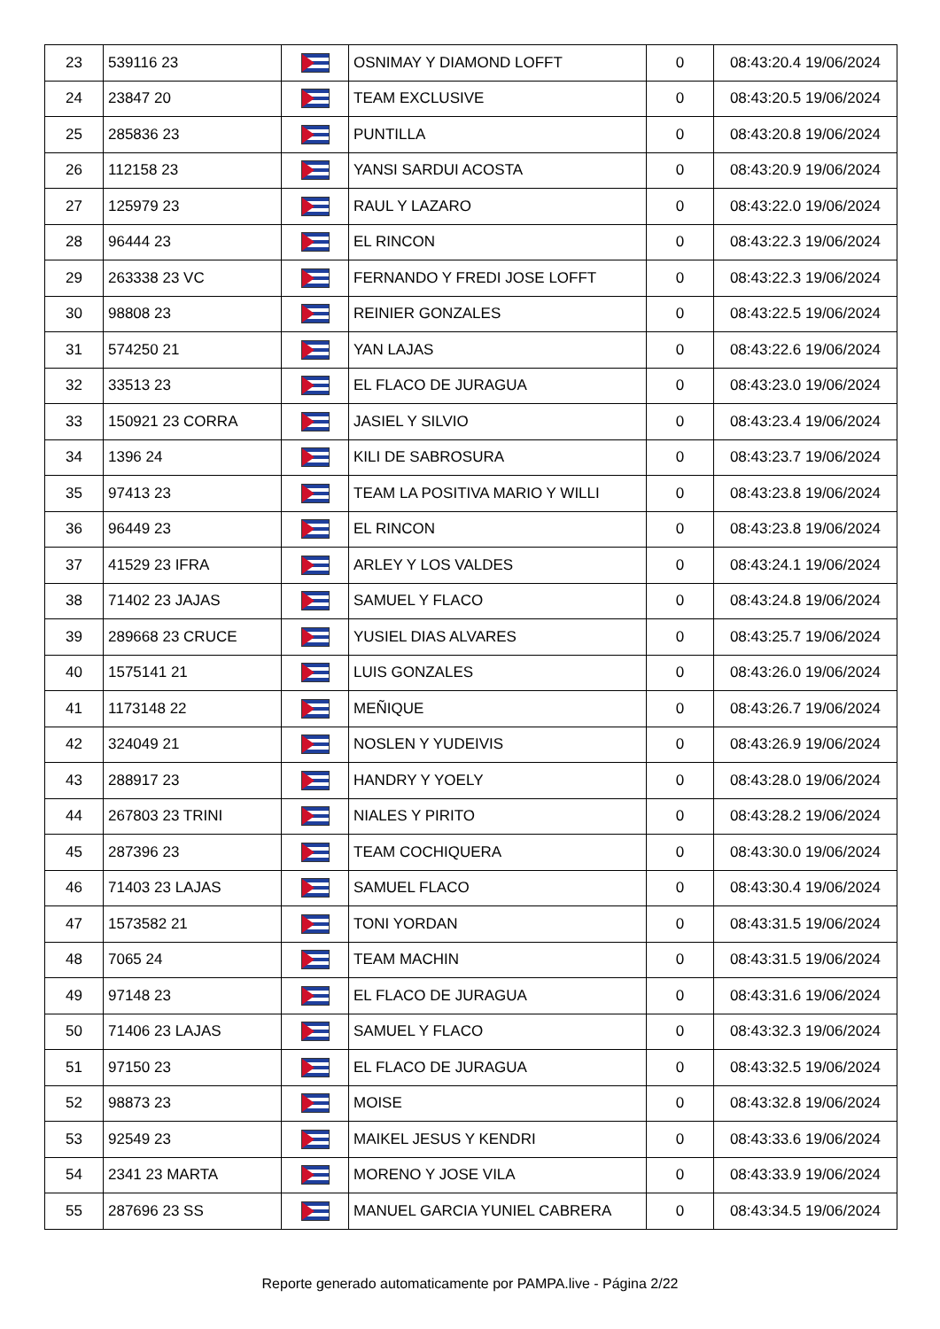| 23 | 539116 23 | | OSNIMAY Y DIAMOND LOFFT | 0 | 08:43:20.4 19/06/2024 |
| 24 | 23847 20 | | TEAM EXCLUSIVE | 0 | 08:43:20.5 19/06/2024 |
| 25 | 285836 23 | | PUNTILLA | 0 | 08:43:20.8 19/06/2024 |
| 26 | 112158 23 | | YANSI SARDUI ACOSTA | 0 | 08:43:20.9 19/06/2024 |
| 27 | 125979 23 | | RAUL Y LAZARO | 0 | 08:43:22.0 19/06/2024 |
| 28 | 96444 23 | | EL RINCON | 0 | 08:43:22.3 19/06/2024 |
| 29 | 263338 23 VC | | FERNANDO Y FREDI JOSE LOFFT | 0 | 08:43:22.3 19/06/2024 |
| 30 | 98808 23 | | REINIER GONZALES | 0 | 08:43:22.5 19/06/2024 |
| 31 | 574250 21 | | YAN LAJAS | 0 | 08:43:22.6 19/06/2024 |
| 32 | 33513 23 | | EL FLACO DE JURAGUA | 0 | 08:43:23.0 19/06/2024 |
| 33 | 150921 23 CORRA | | JASIEL Y SILVIO | 0 | 08:43:23.4 19/06/2024 |
| 34 | 1396 24 | | KILI DE SABROSURA | 0 | 08:43:23.7 19/06/2024 |
| 35 | 97413 23 | | TEAM LA POSITIVA MARIO Y WILLI | 0 | 08:43:23.8 19/06/2024 |
| 36 | 96449 23 | | EL RINCON | 0 | 08:43:23.8 19/06/2024 |
| 37 | 41529 23 IFRA | | ARLEY Y LOS VALDES | 0 | 08:43:24.1 19/06/2024 |
| 38 | 71402 23 JAJAS | | SAMUEL Y FLACO | 0 | 08:43:24.8 19/06/2024 |
| 39 | 289668 23 CRUCE | | YUSIEL DIAS ALVARES | 0 | 08:43:25.7 19/06/2024 |
| 40 | 1575141 21 | | LUIS GONZALES | 0 | 08:43:26.0 19/06/2024 |
| 41 | 1173148 22 | | MEÑIQUE | 0 | 08:43:26.7 19/06/2024 |
| 42 | 324049 21 | | NOSLEN Y YUDEIVIS | 0 | 08:43:26.9 19/06/2024 |
| 43 | 288917 23 | | HANDRY Y YOELY | 0 | 08:43:28.0 19/06/2024 |
| 44 | 267803 23 TRINI | | NIALES Y PIRITO | 0 | 08:43:28.2 19/06/2024 |
| 45 | 287396 23 | | TEAM COCHIQUERA | 0 | 08:43:30.0 19/06/2024 |
| 46 | 71403 23 LAJAS | | SAMUEL FLACO | 0 | 08:43:30.4 19/06/2024 |
| 47 | 1573582 21 | | TONI YORDAN | 0 | 08:43:31.5 19/06/2024 |
| 48 | 7065 24 | | TEAM MACHIN | 0 | 08:43:31.5 19/06/2024 |
| 49 | 97148 23 | | EL FLACO DE JURAGUA | 0 | 08:43:31.6 19/06/2024 |
| 50 | 71406 23 LAJAS | | SAMUEL Y FLACO | 0 | 08:43:32.3 19/06/2024 |
| 51 | 97150 23 | | EL FLACO DE JURAGUA | 0 | 08:43:32.5 19/06/2024 |
| 52 | 98873 23 | | MOISE | 0 | 08:43:32.8 19/06/2024 |
| 53 | 92549 23 | | MAIKEL JESUS Y KENDRI | 0 | 08:43:33.6 19/06/2024 |
| 54 | 2341 23 MARTA | | MORENO Y JOSE VILA | 0 | 08:43:33.9 19/06/2024 |
| 55 | 287696 23 SS | | MANUEL GARCIA YUNIEL CABRERA | 0 | 08:43:34.5 19/06/2024 |
Reporte generado automaticamente por PAMPA.live - Página 2/22